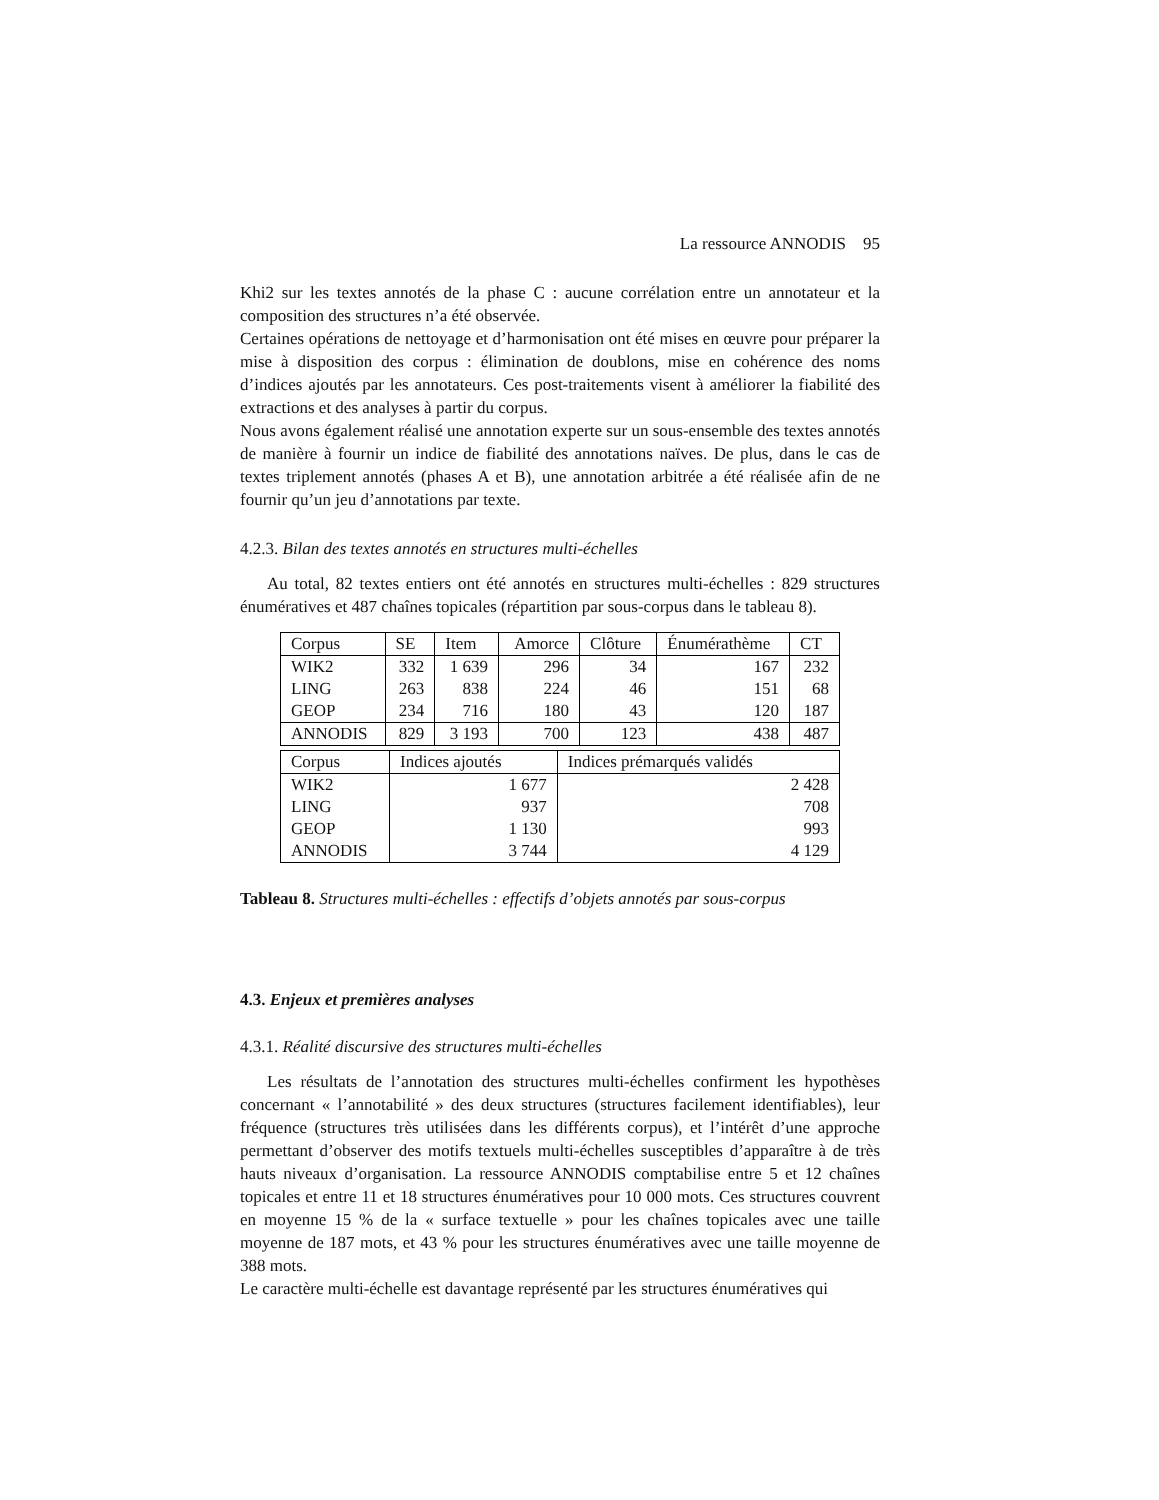La ressource ANNODIS 95
Khi2 sur les textes annotés de la phase C : aucune corrélation entre un annotateur et la composition des structures n’a été observée.
Certaines opérations de nettoyage et d’harmonisation ont été mises en œuvre pour préparer la mise à disposition des corpus : élimination de doublons, mise en cohérence des noms d’indices ajoutés par les annotateurs. Ces post-traitements visent à améliorer la fiabilité des extractions et des analyses à partir du corpus.
Nous avons également réalisé une annotation experte sur un sous-ensemble des textes annotés de manière à fournir un indice de fiabilité des annotations naïves. De plus, dans le cas de textes triplement annotés (phases A et B), une annotation arbitrée a été réalisée afin de ne fournir qu’un jeu d’annotations par texte.
4.2.3. Bilan des textes annotés en structures multi-échelles
Au total, 82 textes entiers ont été annotés en structures multi-échelles : 829 structures énumératives et 487 chaînes topicales (répartition par sous-corpus dans le tableau 8).
| Corpus | SE | Item | Amorce | Clôture | Énumérathème | CT |
| WIK2 | 332 | 1 639 | 296 | 34 | 167 | 232 |
| LING | 263 | 838 | 224 | 46 | 151 | 68 |
| GEOP | 234 | 716 | 180 | 43 | 120 | 187 |
| ANNODIS | 829 | 3 193 | 700 | 123 | 438 | 487 |
| Corpus | Indices ajoutés | Indices prémarqués validés |
| WIK2 | 1 677 | 2 428 |
| LING | 937 | 708 |
| GEOP | 1 130 | 993 |
| ANNODIS | 3 744 | 4 129 |
Tableau 8. Structures multi-échelles : effectifs d’objets annotés par sous-corpus
4.3. Enjeux et premières analyses
4.3.1. Réalité discursive des structures multi-échelles
Les résultats de l’annotation des structures multi-échelles confirment les hypothèses concernant « l’annotabilité » des deux structures (structures facilement identifiables), leur fréquence (structures très utilisées dans les différents corpus), et l’intérêt d’une approche permettant d’observer des motifs textuels multi-échelles susceptibles d’apparaître à de très hauts niveaux d’organisation. La ressource ANNODIS comptabilise entre 5 et 12 chaînes topicales et entre 11 et 18 structures énumératives pour 10 000 mots. Ces structures couvrent en moyenne 15 % de la « surface textuelle » pour les chaînes topicales avec une taille moyenne de 187 mots, et 43 % pour les structures énumératives avec une taille moyenne de 388 mots.
Le caractère multi-échelle est davantage représenté par les structures énumératives qui